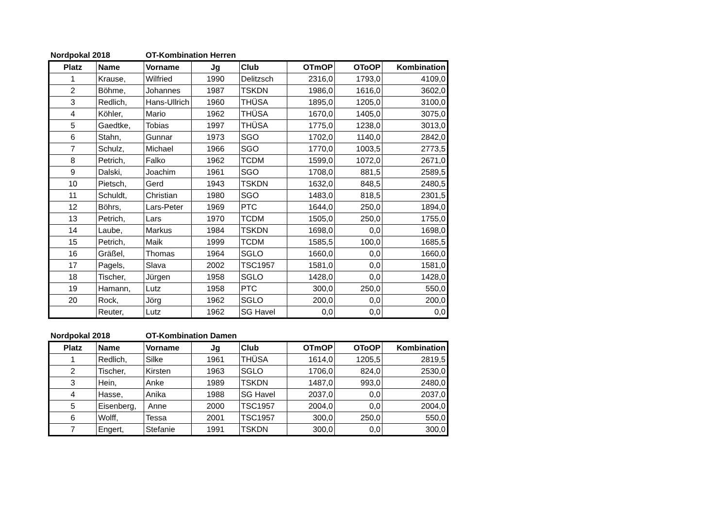Nordpokal 2018 OT-Kombination Herren
| Platz | Name | Vorname | Jg | Club | OTmOP | OToOP | Kombination |
| --- | --- | --- | --- | --- | --- | --- | --- |
| 1 | Krause, | Wilfried | 1990 | Delitzsch | 2316,0 | 1793,0 | 4109,0 |
| 2 | Böhme, | Johannes | 1987 | TSKDN | 1986,0 | 1616,0 | 3602,0 |
| 3 | Redlich, | Hans-Ullrich | 1960 | THÜSA | 1895,0 | 1205,0 | 3100,0 |
| 4 | Köhler, | Mario | 1962 | THÜSA | 1670,0 | 1405,0 | 3075,0 |
| 5 | Gaedtke, | Tobias | 1997 | THÜSA | 1775,0 | 1238,0 | 3013,0 |
| 6 | Stahn, | Gunnar | 1973 | SGO | 1702,0 | 1140,0 | 2842,0 |
| 7 | Schulz, | Michael | 1966 | SGO | 1770,0 | 1003,5 | 2773,5 |
| 8 | Petrich, | Falko | 1962 | TCDM | 1599,0 | 1072,0 | 2671,0 |
| 9 | Dalski, | Joachim | 1961 | SGO | 1708,0 | 881,5 | 2589,5 |
| 10 | Pietsch, | Gerd | 1943 | TSKDN | 1632,0 | 848,5 | 2480,5 |
| 11 | Schuldt, | Christian | 1980 | SGO | 1483,0 | 818,5 | 2301,5 |
| 12 | Böhrs, | Lars-Peter | 1969 | PTC | 1644,0 | 250,0 | 1894,0 |
| 13 | Petrich, | Lars | 1970 | TCDM | 1505,0 | 250,0 | 1755,0 |
| 14 | Laube, | Markus | 1984 | TSKDN | 1698,0 | 0,0 | 1698,0 |
| 15 | Petrich, | Maik | 1999 | TCDM | 1585,5 | 100,0 | 1685,5 |
| 16 | Gräßel, | Thomas | 1964 | SGLO | 1660,0 | 0,0 | 1660,0 |
| 17 | Pagels, | Slava | 2002 | TSC1957 | 1581,0 | 0,0 | 1581,0 |
| 18 | Tischer, | Jürgen | 1958 | SGLO | 1428,0 | 0,0 | 1428,0 |
| 19 | Hamann, | Lutz | 1958 | PTC | 300,0 | 250,0 | 550,0 |
| 20 | Rock, | Jörg | 1962 | SGLO | 200,0 | 0,0 | 200,0 |
| | Reuter, | Lutz | 1962 | SG Havel | 0,0 | 0,0 | 0,0 |
Nordpokal 2018 OT-Kombination Damen
| Platz | Name | Vorname | Jg | Club | OTmOP | OToOP | Kombination |
| --- | --- | --- | --- | --- | --- | --- | --- |
| 1 | Redlich, | Silke | 1961 | THÜSA | 1614,0 | 1205,5 | 2819,5 |
| 2 | Tischer, | Kirsten | 1963 | SGLO | 1706,0 | 824,0 | 2530,0 |
| 3 | Hein, | Anke | 1989 | TSKDN | 1487,0 | 993,0 | 2480,0 |
| 4 | Hasse, | Anika | 1988 | SG Havel | 2037,0 | 0,0 | 2037,0 |
| 5 | Eisenberg, | Anne | 2000 | TSC1957 | 2004,0 | 0,0 | 2004,0 |
| 6 | Wolff, | Tessa | 2001 | TSC1957 | 300,0 | 250,0 | 550,0 |
| 7 | Engert, | Stefanie | 1991 | TSKDN | 300,0 | 0,0 | 300,0 |